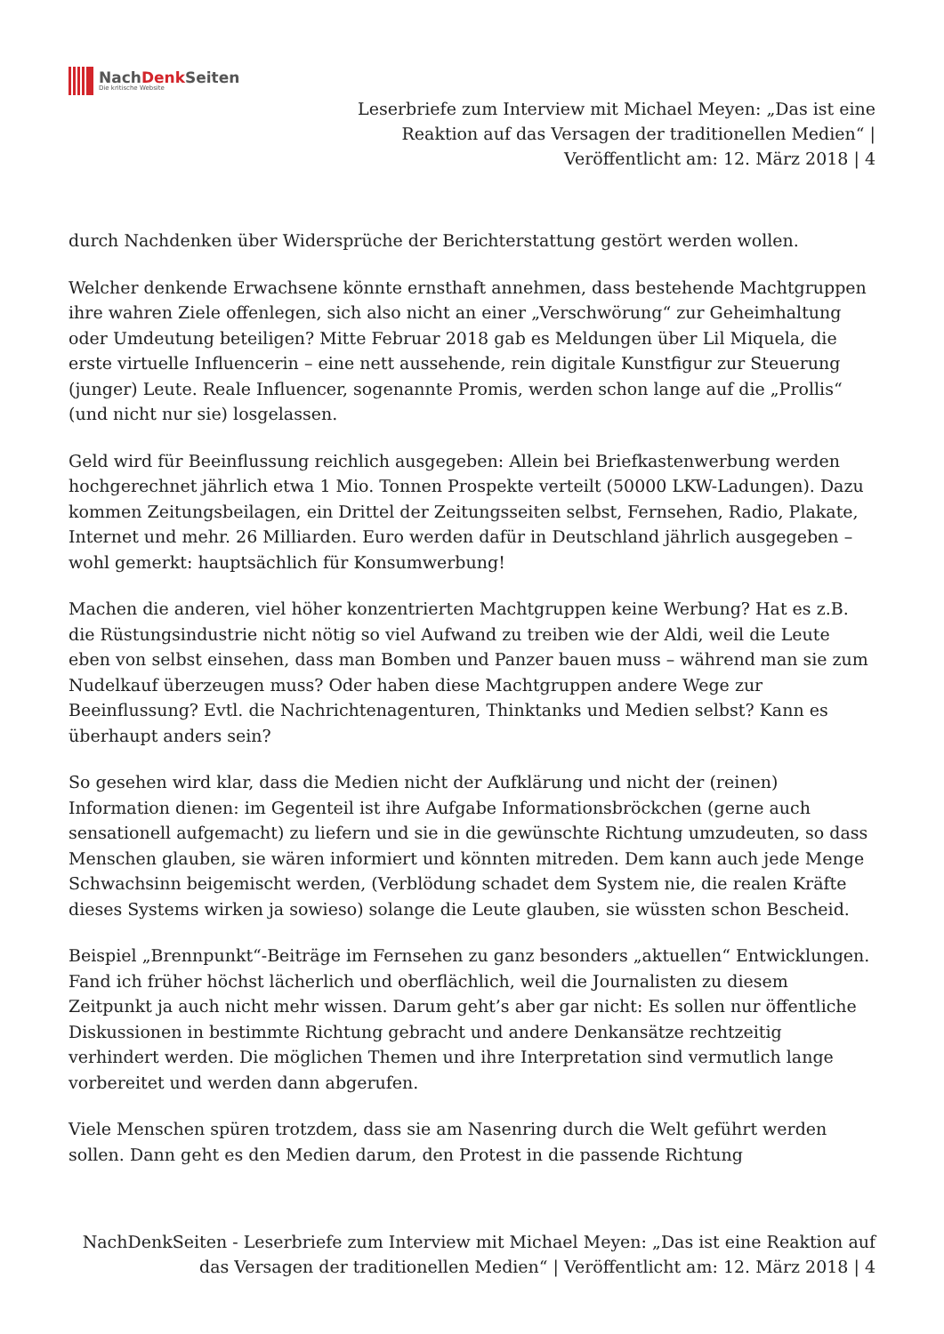NachDenk Seiten
Die kritische Website
Leserbriefe zum Interview mit Michael Meyen: „Das ist eine
Reaktion auf das Versagen der traditionellen Medien“ |
Veröffentlicht am: 12. März 2018 | 4
durch Nachdenken über Widersprüche der Berichterstattung gestört werden wollen.
Welcher denkende Erwachsene könnte ernsthaft annehmen, dass bestehende Machtgruppen ihre wahren Ziele offenlegen, sich also nicht an einer „Verschwörung“ zur Geheimhaltung oder Umdeutung beteiligen? Mitte Februar 2018 gab es Meldungen über Lil Miquela, die erste virtuelle Influencerin – eine nett aussehende, rein digitale Kunstfigur zur Steuerung (junger) Leute. Reale Influencer, sogenannte Promis, werden schon lange auf die „Prollis“ (und nicht nur sie) losgelassen.
Geld wird für Beeinflussung reichlich ausgegeben: Allein bei Briefkastenwerbung werden hochgerechnet jährlich etwa 1 Mio. Tonnen Prospekte verteilt (50000 LKW-Ladungen). Dazu kommen Zeitungsbeilagen, ein Drittel der Zeitungsseiten selbst, Fernsehen, Radio, Plakate, Internet und mehr. 26 Milliarden. Euro werden dafür in Deutschland jährlich ausgegeben – wohl gemerkt: hauptsächlich für Konsumwerbung!
Machen die anderen, viel höher konzentrierten Machtgruppen keine Werbung? Hat es z.B. die Rüstungsindustrie nicht nötig so viel Aufwand zu treiben wie der Aldi, weil die Leute eben von selbst einsehen, dass man Bomben und Panzer bauen muss – während man sie zum Nudelkauf überzeugen muss? Oder haben diese Machtgruppen andere Wege zur Beeinflussung? Evtl. die Nachrichtenagenturen, Thinktanks und Medien selbst? Kann es überhaupt anders sein?
So gesehen wird klar, dass die Medien nicht der Aufklärung und nicht der (reinen) Information dienen: im Gegenteil ist ihre Aufgabe Informationsbröckchen (gerne auch sensationell aufgemacht) zu liefern und sie in die gewünschte Richtung umzudeuten, so dass Menschen glauben, sie wären informiert und könnten mitreden. Dem kann auch jede Menge Schwachsinn beigemischt werden, (Verblödung schadet dem System nie, die realen Kräfte dieses Systems wirken ja sowieso) solange die Leute glauben, sie wüssten schon Bescheid.
Beispiel „Brennpunkt“-Beiträge im Fernsehen zu ganz besonders „aktuellen“ Entwicklungen. Fand ich früher höchst lächerlich und oberflächlich, weil die Journalisten zu diesem Zeitpunkt ja auch nicht mehr wissen. Darum geht’s aber gar nicht: Es sollen nur öffentliche Diskussionen in bestimmte Richtung gebracht und andere Denkansätze rechtzeitig verhindert werden. Die möglichen Themen und ihre Interpretation sind vermutlich lange vorbereitet und werden dann abgerufen.
Viele Menschen spüren trotzdem, dass sie am Nasenring durch die Welt geführt werden sollen. Dann geht es den Medien darum, den Protest in die passende Richtung
NachDenkSeiten - Leserbriefe zum Interview mit Michael Meyen: „Das ist eine Reaktion auf
das Versagen der traditionellen Medien“ | Veröffentlicht am: 12. März 2018 | 4